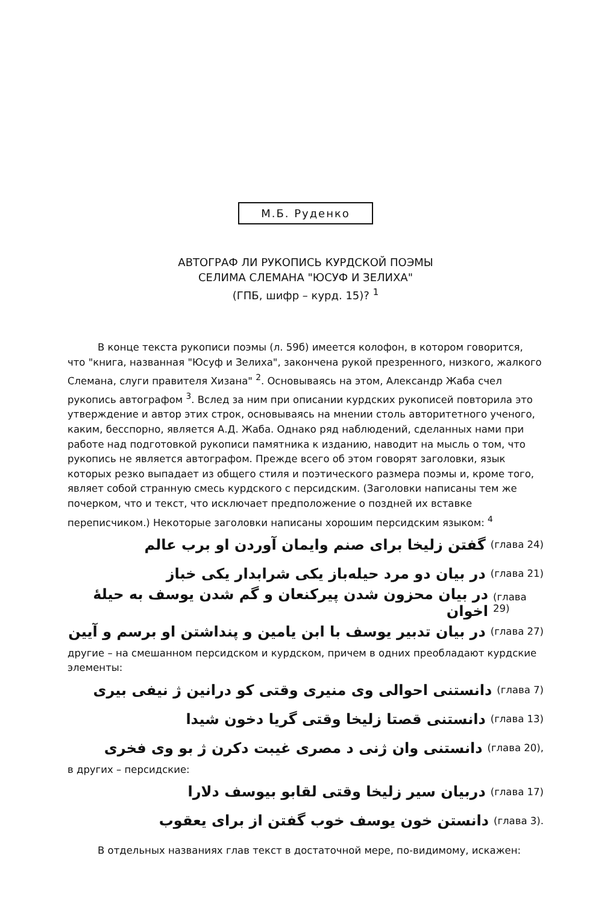М.Б. Руденко
АВТОГРАФ ЛИ РУКОПИСЬ КУРДСКОЙ ПОЭМЫ
СЕЛИМА СЛЕМАНА "ЮСУФ И ЗЕЛИХА"
(ГПБ, шифр – курд. 15)? <sup>1</sup>
В конце текста рукописи поэмы (л. 59б) имеется колофон, в котором говорится, что "книга, названная "Юсуф и Зелиха", закончена рукой презренного, низкого, жалкого Слемана, слуги правителя Хизана" <sup>2</sup>. Основываясь на этом, Александр Жаба счел рукопись автографом <sup>3</sup>. Вслед за ним при описании курдских рукописей повторила это утверждение и автор этих строк, основываясь на мнении столь авторитетного ученого, каким, бесспорно, является А.Д. Жаба. Однако ряд наблюдений, сделанных нами при работе над подготовкой рукописи памятника к изданию, наводит на мысль о том, что рукопись не является автографом. Прежде всего об этом говорят заголовки, язык которых резко выпадает из общего стиля и поэтического размера поэмы и, кроме того, являет собой странную смесь курдского с персидским. (Заголовки написаны тем же почерком, что и текст, что исключает предположение о поздней их вставке переписчиком.) Некоторые заголовки написаны хорошим персидским языком: <sup>4</sup>
گفتن زلیخا برای صنم وایمان آوردن او برب عالم (глава 24)
در بیان دو مرد حیله‌باز یکی شرابدار یکی خباز (глава 21)
در بیان محزون شدن پیرکنعان و گم شدن یوسف به حیلهٔ اخوان (глава 29)
در بیان تدبیر یوسف با ابن یامین و پنداشتن او برسم و آیین (глава 27)
другие – на смешанном персидском и курдском, причем в одних преобладают курдские элементы:
دانستنی احوالی وی منیری وقتی کو درانین ژ نیفی بیری (глава 7)
دانستنی قصتا زلیخا وقتی گریا دخون شیدا (глава 13)
دانستنی وان ژنی د مصری غیبت دکرن ژ بو وی فخری (глава 20),
в других – персидские:
دربیان سیر زلیخا وقتی لقابو بیوسف دلارا (глава 17)
دانستن خون یوسف خوب گفتن از برای یعقوب (глава 3).
В отдельных названиях глав текст в достаточной мере, по-видимому, искажен: